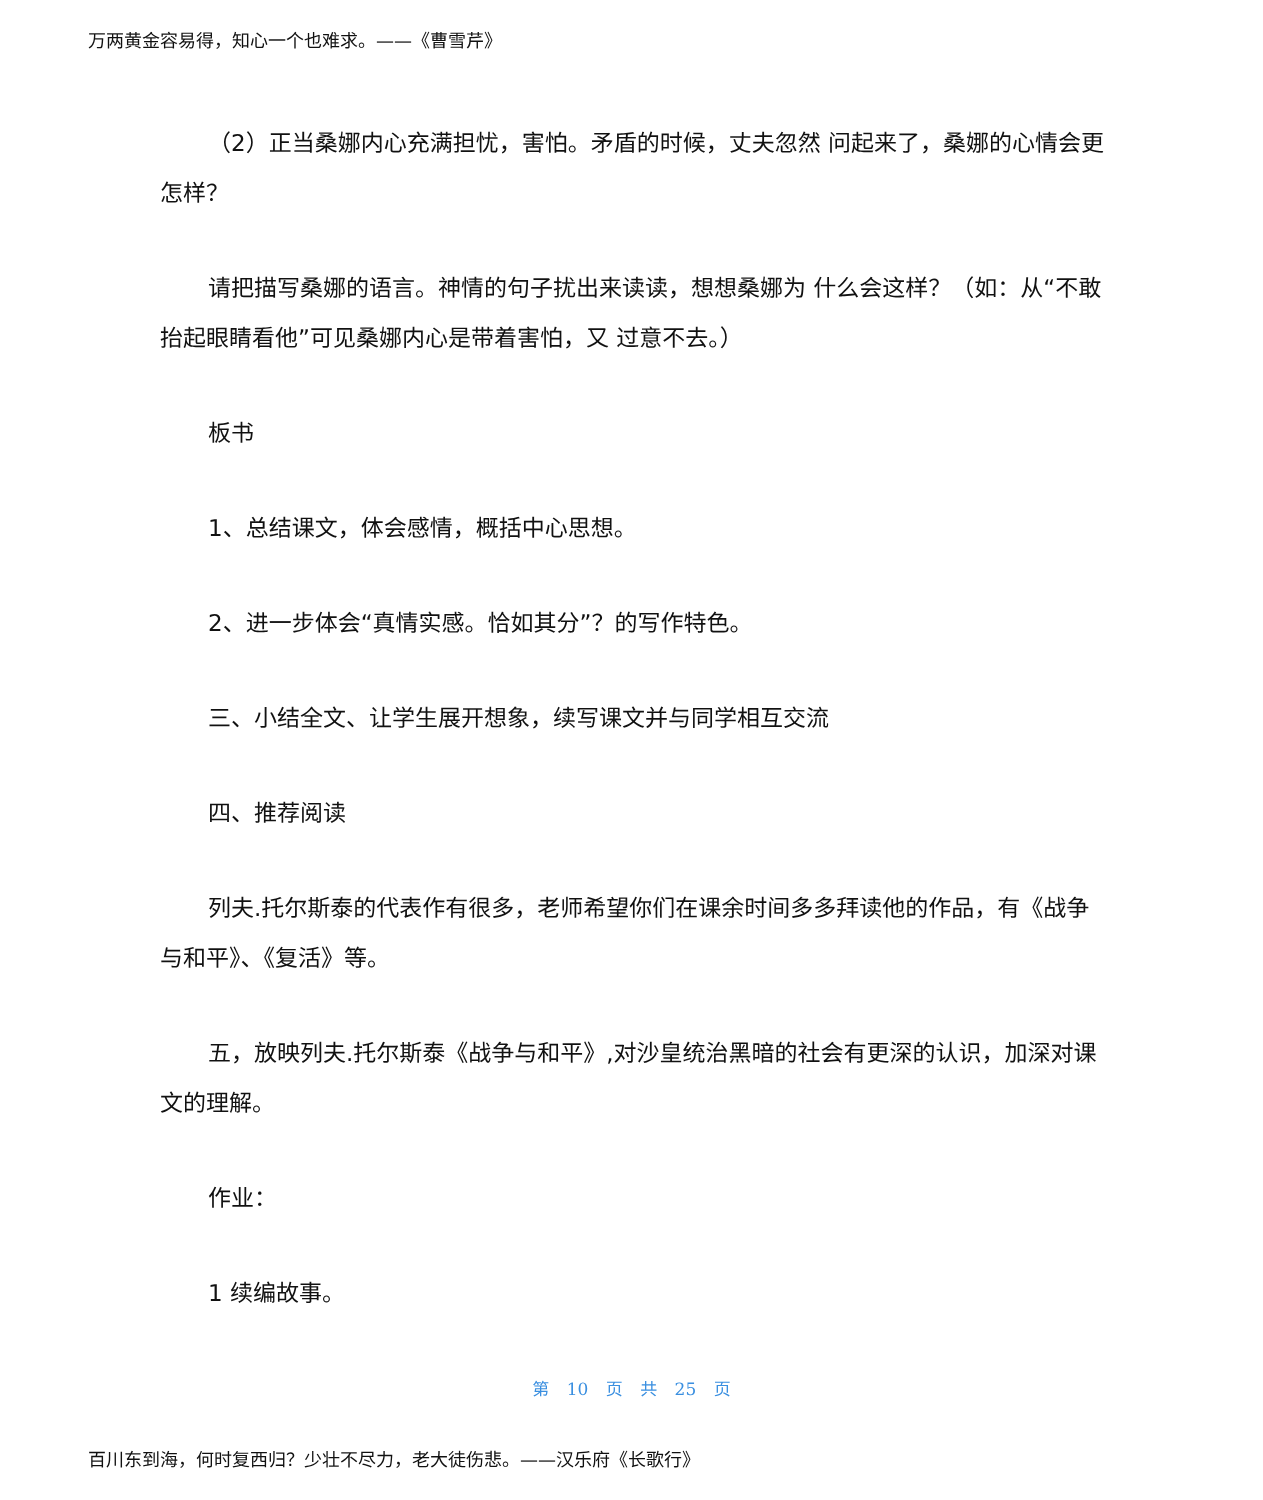万两黄金容易得，知心一个也难求。——《曹雪芹》
（2）正当桑娜内心充满担忧，害怕。矛盾的时候，丈夫忽然 问起来了，桑娜的心情会更怎样？
请把描写桑娜的语言。神情的句子扰出来读读，想想桑娜为 什么会这样？（如：从“不敢抬起眼睛看他”可见桑娜内心是带着害怕，又 过意不去。）
板书
1、总结课文，体会感情，概括中心思想。
2、进一步体会“真情实感。恰如其分”？的写作特色。
三、小结全文、让学生展开想象，续写课文并与同学相互交流
四、推荐阅读
列夫.托尔斯泰的代表作有很多，老师希望你们在课余时间多多拜读他的作品，有《战争与和平》、《复活》等。
五，放映列夫.托尔斯泰《战争与和平》,对沙皇统治黑暗的社会有更深的认识，加深对课文的理解。
作业：
1 续编故事。
第 10 页 共 25 页
百川东到海，何时复西归？少壮不尽力，老大徒伤悲。——汉乐府《长歌行》